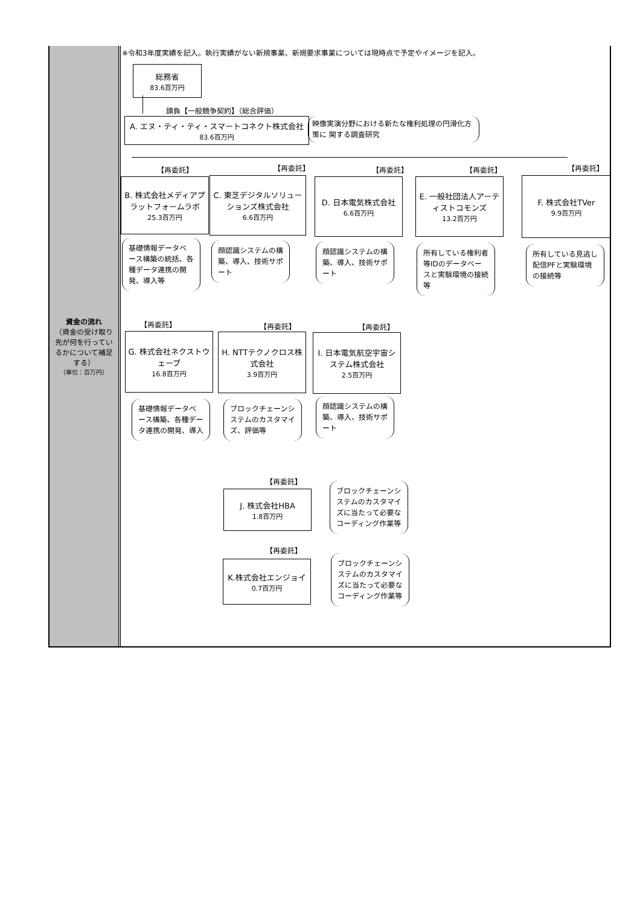資金の流れ
（資金の受け取り先が何を行っているかについて補足する）
（単位：百万円）
※令和3年度実績を記入。執行実績がない新規事業、新規要求事業については現時点で予定やイメージを記入。
総務省
83.6百万円
請負【一般競争契約】（総合評価）
A. エヌ・ティ・ティ・スマートコネクト株式会社
83.6百万円
映像実演分野における新たな権利処理の円滑化方策に 関する調査研究
【再委託】 【再委託】 【再委託】 【再委託】 【再委託】
B. 株式会社メディアプラットフォームラボ
25.3百万円
C. 東芝デジタルソリューションズ株式会社
6.6百万円
D. 日本電気株式会社
6.6百万円
E. 一般社団法人アーティストコモンズ
13.2百万円
F. 株式会社TVer
9.9百万円
基礎情報データベース構築の統括、各種データ連携の開発、導入等
顔認識システムの構築、導入、技術サポート
顔認識システムの構築、導入、技術サポート
所有している権利者等IDのデータベースと実験環境の接続等
所有している見逃し配信PFと実験環境の接続等
【再委託】 【再委託】 【再委託】
G. 株式会社ネクストウェーブ
16.8百万円
H. NTTテクノクロス株式会社
3.9百万円
I. 日本電気航空宇宙システム株式会社
2.5百万円
基礎情報データベース構築、各種データ連携の開発、導入
ブロックチェーンシステムのカスタマイズ、評価等
顔認識システムの構築、導入、技術サポート
【再委託】
J. 株式会社HBA
1.8百万円
ブロックチェーンシステムのカスタマイズに当たって必要なコーディング作業等
【再委託】
K.株式会社エンジョイ
0.7百万円
ブロックチェーンシステムのカスタマイズに当たって必要なコーディング作業等